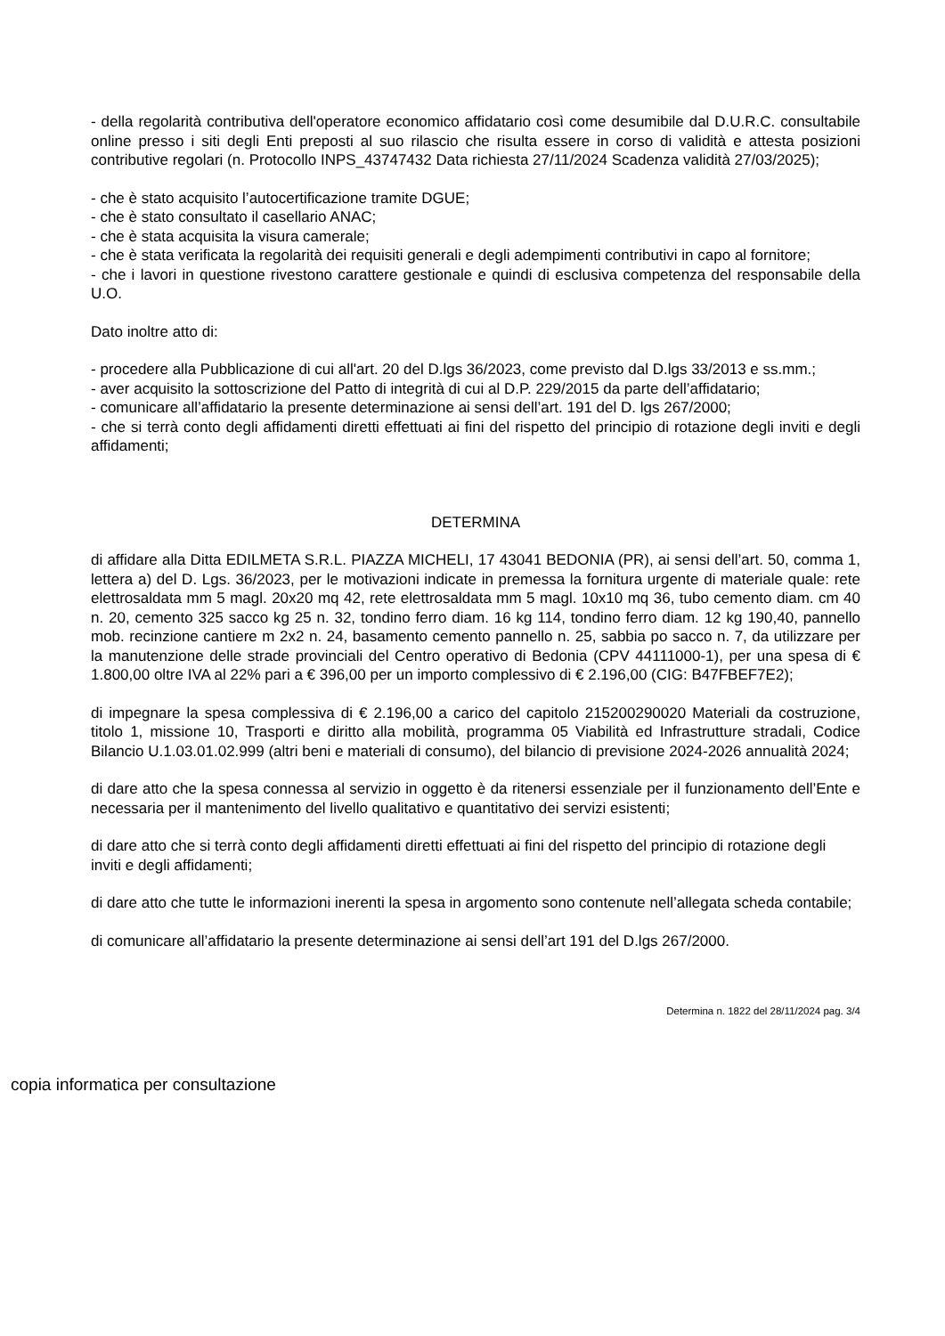- della regolarità contributiva dell'operatore economico affidatario così come desumibile dal D.U.R.C. consultabile online presso i siti degli Enti preposti al suo rilascio che risulta essere in corso di validità e attesta posizioni contributive regolari (n. Protocollo INPS_43747432 Data richiesta 27/11/2024 Scadenza validità 27/03/2025);
- che è stato acquisito l’autocertificazione tramite DGUE;
- che è stato consultato il casellario ANAC;
- che è stata acquisita la visura camerale;
- che è stata verificata la regolarità dei requisiti generali e degli adempimenti contributivi in capo al fornitore;
- che i lavori in questione rivestono carattere gestionale e quindi di esclusiva competenza del responsabile della U.O.
Dato inoltre atto di:
- procedere alla Pubblicazione di cui all'art. 20 del D.lgs 36/2023, come previsto dal D.lgs 33/2013 e ss.mm.;
- aver acquisito la sottoscrizione del Patto di integrità di cui al D.P. 229/2015 da parte dell’affidatario;
- comunicare all’affidatario la presente determinazione ai sensi dell’art. 191 del D. lgs 267/2000;
- che si terrà conto degli affidamenti diretti effettuati ai fini del rispetto del principio di rotazione degli inviti e degli affidamenti;
DETERMINA
di affidare alla Ditta EDILMETA S.R.L. PIAZZA MICHELI, 17 43041 BEDONIA (PR), ai sensi dell’art. 50, comma 1, lettera a) del D. Lgs. 36/2023, per le motivazioni indicate in premessa la fornitura urgente di materiale quale: rete elettrosaldata mm 5 magl. 20x20 mq 42, rete elettrosaldata mm 5 magl. 10x10 mq 36, tubo cemento diam. cm 40 n. 20, cemento 325 sacco kg 25 n. 32, tondino ferro diam. 16 kg 114, tondino ferro diam. 12 kg 190,40, pannello mob. recinzione cantiere m 2x2 n. 24, basamento cemento pannello n. 25, sabbia po sacco n. 7, da utilizzare per la manutenzione delle strade provinciali del Centro operativo di Bedonia (CPV 44111000-1), per una spesa di € 1.800,00 oltre IVA al 22% pari a € 396,00 per un importo complessivo di € 2.196,00 (CIG: B47FBEF7E2);
di impegnare la spesa complessiva di € 2.196,00 a carico del capitolo 215200290020 Materiali da costruzione, titolo 1, missione 10, Trasporti e diritto alla mobilità, programma 05 Viabilità ed Infrastrutture stradali, Codice Bilancio U.1.03.01.02.999 (altri beni e materiali di consumo), del bilancio di previsione 2024-2026 annualità 2024;
di dare atto che la spesa connessa al servizio in oggetto è da ritenersi essenziale per il funzionamento dell’Ente e necessaria per il mantenimento del livello qualitativo e quantitativo dei servizi esistenti;
di dare atto che si terrà conto degli affidamenti diretti effettuati ai fini del rispetto del principio di rotazione degli inviti e degli affidamenti;
di dare atto che tutte le informazioni inerenti la spesa in argomento sono contenute nell’allegata scheda contabile;
di comunicare all’affidatario la presente determinazione ai sensi dell’art 191 del D.lgs 267/2000.
Determina n. 1822 del 28/11/2024 pag. 3/4
copia informatica per consultazione